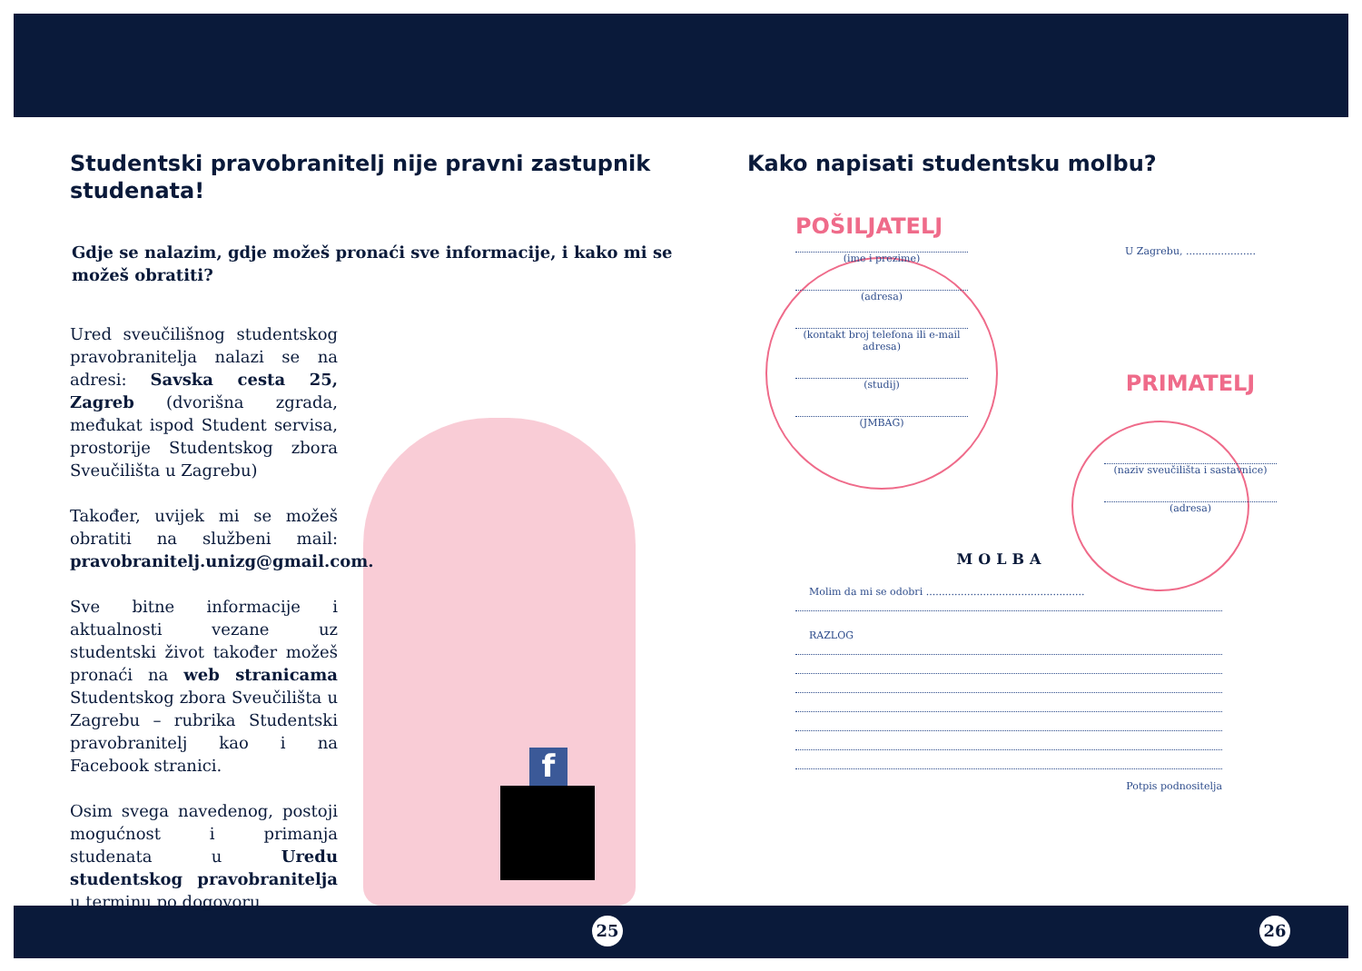f
25 26
Studentski pravobranitelj nije pravni zastupnik studenata!
Gdje se nalazim, gdje možeš pronaći sve informacije, i kako mi se možeš obratiti?
Ured sveučilišnog studentskog pravobranitelja nalazi se na adresi: Savska cesta 25, Zagreb (dvorišna zgrada, međukat ispod Student servisa, prostorije Studentskog zbora Sveučilišta u Zagrebu)
Također, uvijek mi se možeš obratiti na službeni mail: pravobranitelj.unizg@gmail.com.
Sve bitne informacije i aktualnosti vezane uz studentski život također možeš pronaći na web stranicama Studentskog zbora Sveučilišta u Zagrebu – rubrika Studentski pravobranitelj kao i na Facebook stranici.
Osim svega navedenog, postoji mogućnost i primanja studenata u Uredu studentskog pravobranitelja u terminu po dogovoru.
Kako napisati studentsku molbu?
POŠILJATELJ
(ime i prezime)
(adresa)
(kontakt broj telefona ili e-mail adresa)
(studij)
(JMBAG)
U Zagrebu, ......................
PRIMATELJ
(naziv sveučilišta i sastavnice)
(adresa)
MOLBA
Molim da mi se odobri ..................................................
RAZLOG
Potpis podnositelja